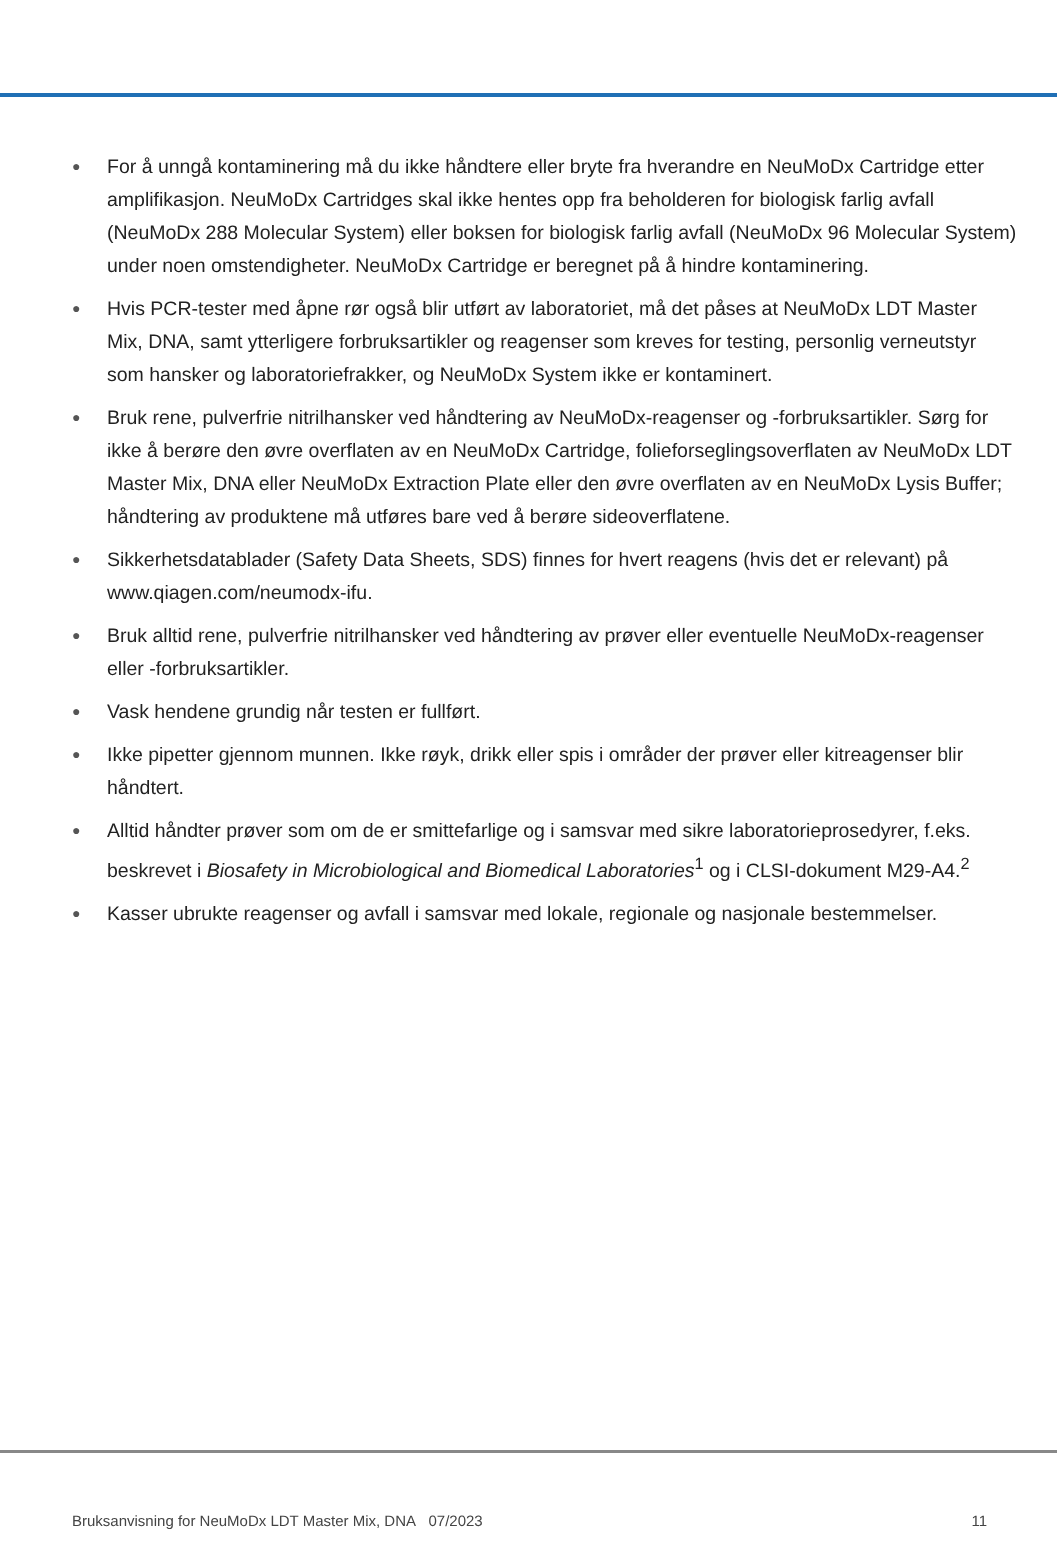● For å unngå kontaminering må du ikke håndtere eller bryte fra hverandre en NeuMoDx Cartridge etter amplifikasjon. NeuMoDx Cartridges skal ikke hentes opp fra beholderen for biologisk farlig avfall (NeuMoDx 288 Molecular System) eller boksen for biologisk farlig avfall (NeuMoDx 96 Molecular System) under noen omstendigheter. NeuMoDx Cartridge er beregnet på å hindre kontaminering.
● Hvis PCR-tester med åpne rør også blir utført av laboratoriet, må det påses at NeuMoDx LDT Master Mix, DNA, samt ytterligere forbruksartikler og reagenser som kreves for testing, personlig verneutstyr som hansker og laboratoriefrakker, og NeuMoDx System ikke er kontaminert.
● Bruk rene, pulverfrie nitrilhansker ved håndtering av NeuMoDx-reagenser og -forbruksartikler. Sørg for ikke å berøre den øvre overflaten av en NeuMoDx Cartridge, folieforseglingsoverflaten av NeuMoDx LDT Master Mix, DNA eller NeuMoDx Extraction Plate eller den øvre overflaten av en NeuMoDx Lysis Buffer; håndtering av produktene må utføres bare ved å berøre sideoverflatene.
● Sikkerhetsdatablader (Safety Data Sheets, SDS) finnes for hvert reagens (hvis det er relevant) på www.qiagen.com/neumodx-ifu.
● Bruk alltid rene, pulverfrie nitrilhansker ved håndtering av prøver eller eventuelle NeuMoDx-reagenser eller -forbruksartikler.
● Vask hendene grundig når testen er fullført.
● Ikke pipetter gjennom munnen. Ikke røyk, drikk eller spis i områder der prøver eller kitreagenser blir håndtert.
● Alltid håndter prøver som om de er smittefarlige og i samsvar med sikre laboratorieprosedyrer, f.eks. beskrevet i Biosafety in Microbiological and Biomedical Laboratories<sup>1</sup> og i CLSI-dokument M29-A4.<sup>2</sup>
● Kasser ubrukte reagenser og avfall i samsvar med lokale, regionale og nasjonale bestemmelser.
Bruksanvisning for NeuMoDx LDT Master Mix, DNA 07/2023 11